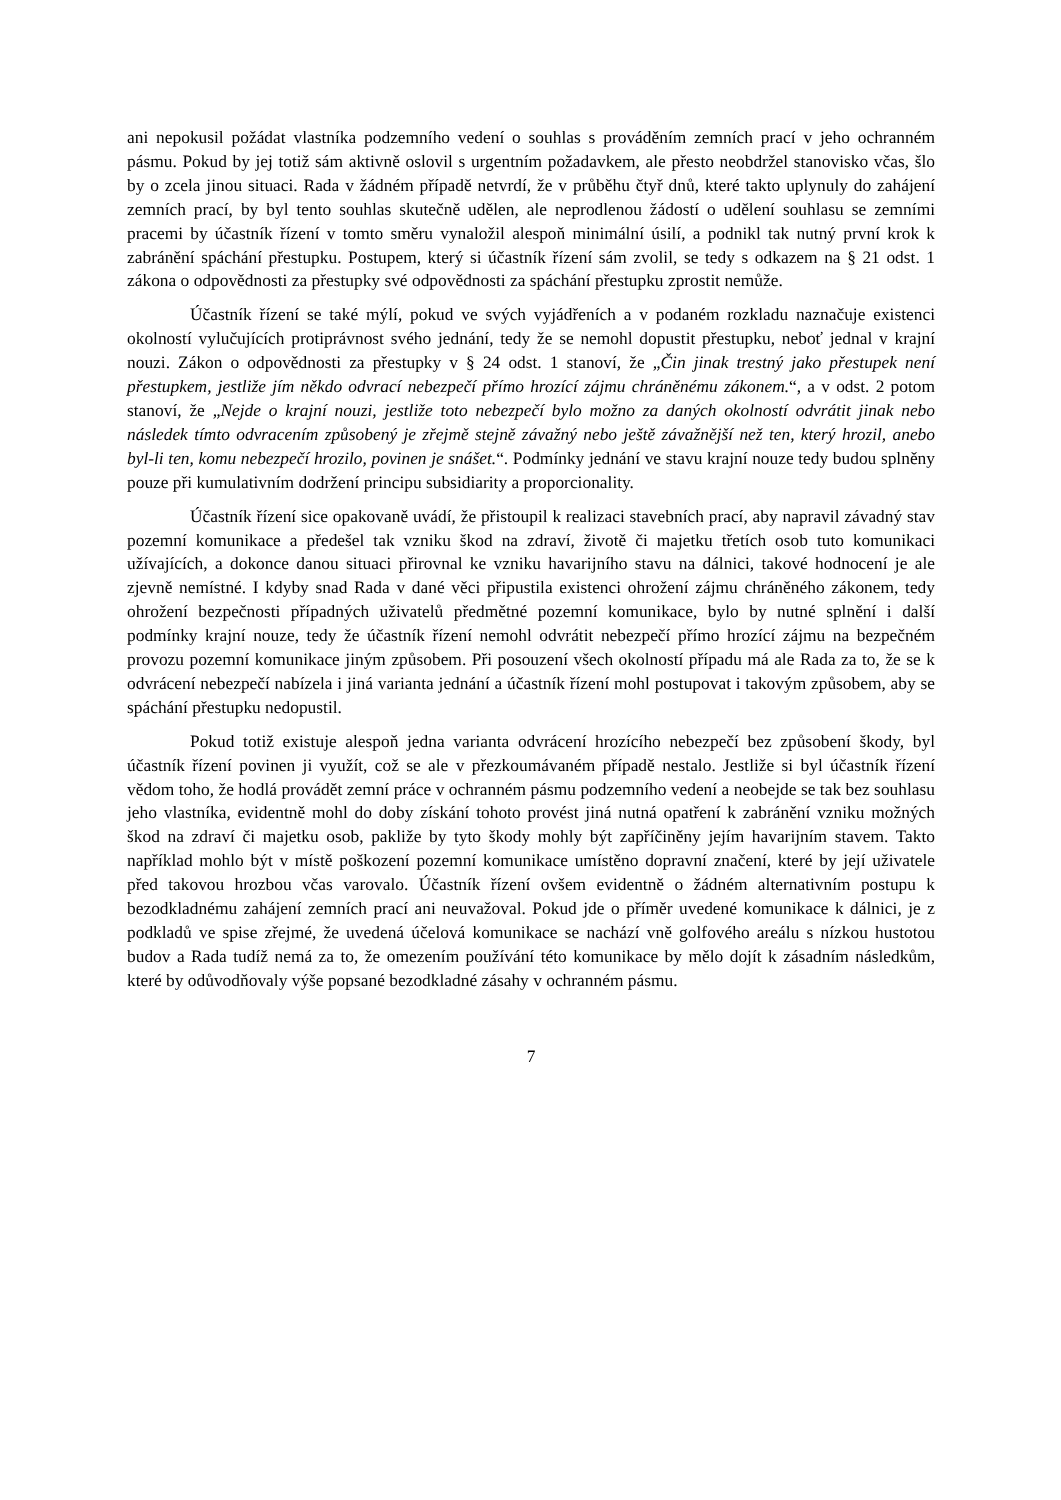ani nepokusil požádat vlastníka podzemního vedení o souhlas s prováděním zemních prací v jeho ochranném pásmu. Pokud by jej totiž sám aktivně oslovil s urgentním požadavkem, ale přesto neobdržel stanovisko včas, šlo by o zcela jinou situaci. Rada v žádném případě netvrdí, že v průběhu čtyř dnů, které takto uplynuly do zahájení zemních prací, by byl tento souhlas skutečně udělen, ale neprodlenou žádostí o udělení souhlasu se zemními pracemi by účastník řízení v tomto směru vynaložil alespoň minimální úsilí, a podnikl tak nutný první krok k zabránění spáchání přestupku. Postupem, který si účastník řízení sám zvolil, se tedy s odkazem na § 21 odst. 1 zákona o odpovědnosti za přestupky své odpovědnosti za spáchání přestupku zprostit nemůže.
Účastník řízení se také mýlí, pokud ve svých vyjádřeních a v podaném rozkladu naznačuje existenci okolností vylučujících protiprávnost svého jednání, tedy že se nemohl dopustit přestupku, neboť jednal v krajní nouzi. Zákon o odpovědnosti za přestupky v § 24 odst. 1 stanoví, že „Čin jinak trestný jako přestupek není přestupkem, jestliže jím někdo odvrací nebezpečí přímo hrozící zájmu chráněnému zákonem.“, a v odst. 2 potom stanoví, že „Nejde o krajní nouzi, jestliže toto nebezpečí bylo možno za daných okolností odvrátit jinak nebo následek tímto odvracením způsobený je zřejmě stejně závažný nebo ještě závažnější než ten, který hrozil, anebo byl-li ten, komu nebezpečí hrozilo, povinen je snášet.“. Podmínky jednání ve stavu krajní nouze tedy budou splněny pouze při kumulativním dodržení principu subsidiarity a proporcionality.
Účastník řízení sice opakovaně uvádí, že přistoupil k realizaci stavebních prací, aby napravil závadný stav pozemní komunikace a předešel tak vzniku škod na zdraví, životě či majetku třetích osob tuto komunikaci užívajících, a dokonce danou situaci přirovnal ke vzniku havarijního stavu na dálnici, takové hodnocení je ale zjevně nemístné. I kdyby snad Rada v dané věci připustila existenci ohrožení zájmu chráněného zákonem, tedy ohrožení bezpečnosti případných uživatelů předmětné pozemní komunikace, bylo by nutné splnění i další podmínky krajní nouze, tedy že účastník řízení nemohl odvrátit nebezpečí přímo hrozící zájmu na bezpečném provozu pozemní komunikace jiným způsobem. Při posouzení všech okolností případu má ale Rada za to, že se k odvrácení nebezpečí nabízela i jiná varianta jednání a účastník řízení mohl postupovat i takovým způsobem, aby se spáchání přestupku nedopustil.
Pokud totiž existuje alespoň jedna varianta odvrácení hrozícího nebezpečí bez způsobení škody, byl účastník řízení povinen ji využít, což se ale v přezkoumávaném případě nestalo. Jestliže si byl účastník řízení vědom toho, že hodlá provádět zemní práce v ochranném pásmu podzemního vedení a neobejde se tak bez souhlasu jeho vlastníka, evidentně mohl do doby získání tohoto provést jiná nutná opatření k zabránění vzniku možných škod na zdraví či majetku osob, pakliže by tyto škody mohly být zapříčiněny jejím havarijním stavem. Takto například mohlo být v místě poškození pozemní komunikace umístěno dopravní značení, které by její uživatele před takovou hrozbou včas varovalo. Účastník řízení ovšem evidentně o žádném alternativním postupu k bezodkladnému zahájení zemních prací ani neuvažoval. Pokud jde o příměr uvedené komunikace k dálnici, je z podkladů ve spise zřejmé, že uvedená účelová komunikace se nachází vně golfového areálu s nízkou hustotou budov a Rada tudíž nemá za to, že omezením používání této komunikace by mělo dojít k zásadním následkům, které by odůvodňovaly výše popsané bezodkladné zásahy v ochranném pásmu.
7